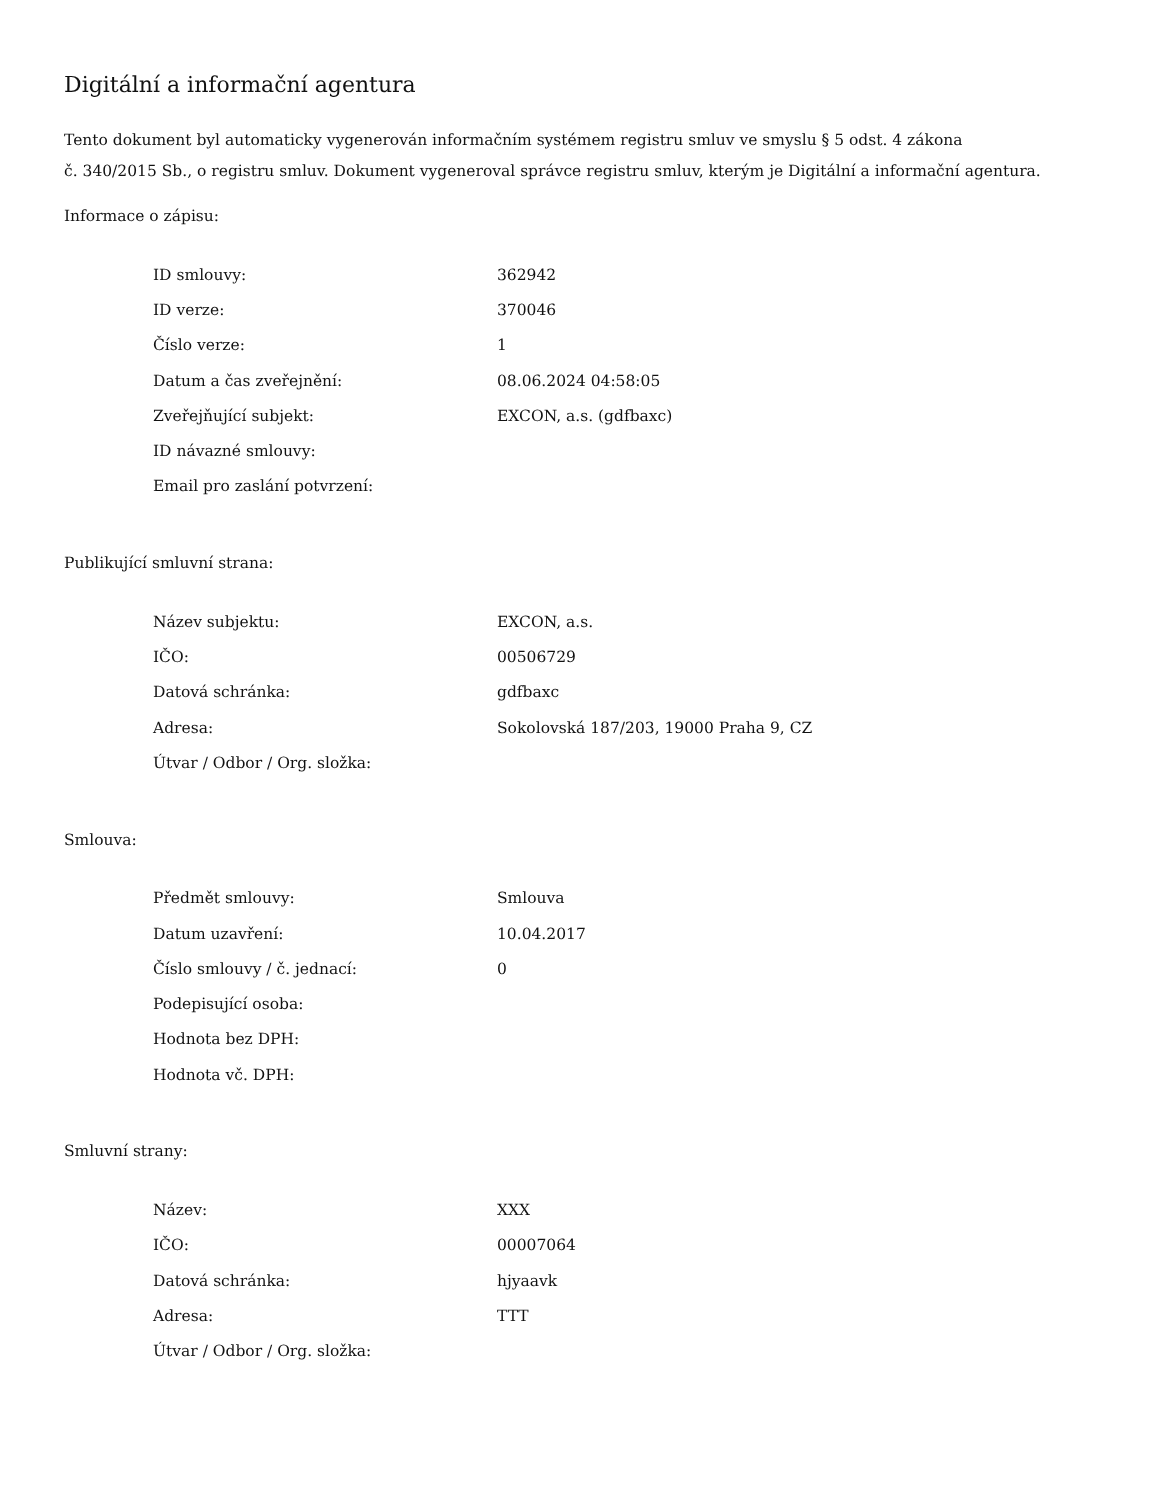Digitální a informační agentura
Tento dokument byl automaticky vygenerován informačním systémem registru smluv ve smyslu § 5 odst. 4 zákona
č. 340/2015 Sb., o registru smluv. Dokument vygeneroval správce registru smluv, kterým je Digitální a informační agentura.
Informace o zápisu:
| ID smlouvy: | 362942 |
| ID verze: | 370046 |
| Číslo verze: | 1 |
| Datum a čas zveřejnění: | 08.06.2024 04:58:05 |
| Zveřejňující subjekt: | EXCON, a.s. (gdfbaxc) |
| ID návazné smlouvy: | |
| Email pro zaslání potvrzení: | |
Publikující smluvní strana:
| Název subjektu: | EXCON, a.s. |
| IČO: | 00506729 |
| Datová schránka: | gdfbaxc |
| Adresa: | Sokolovská 187/203, 19000 Praha 9, CZ |
| Útvar / Odbor / Org. složka: | |
Smlouva:
| Předmět smlouvy: | Smlouva |
| Datum uzavření: | 10.04.2017 |
| Číslo smlouvy / č. jednací: | 0 |
| Podepisující osoba: | |
| Hodnota bez DPH: | |
| Hodnota vč. DPH: | |
Smluvní strany:
| Název: | XXX |
| IČO: | 00007064 |
| Datová schránka: | hjyaavk |
| Adresa: | TTT |
| Útvar / Odbor / Org. složka: | |